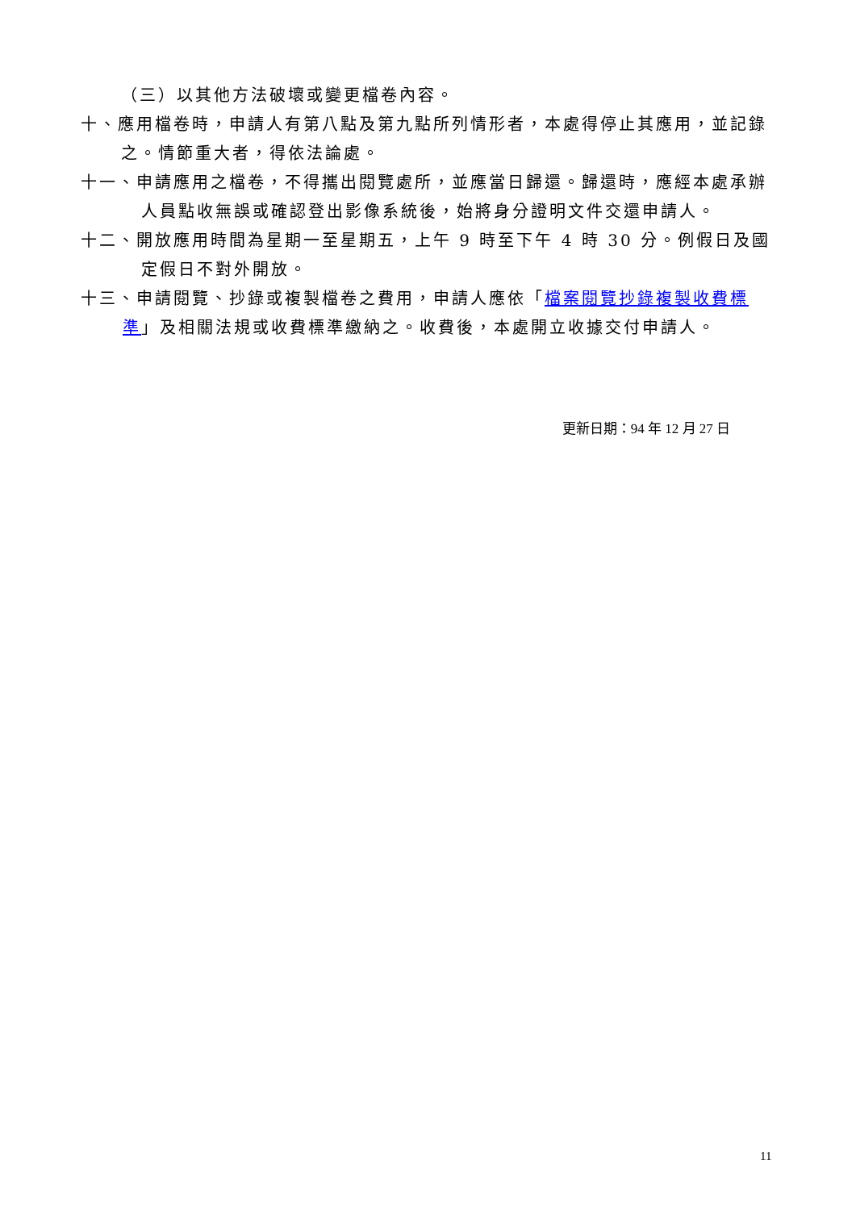（三）以其他方法破壞或變更檔卷內容。
十、應用檔卷時，申請人有第八點及第九點所列情形者，本處得停止其應用，並記錄之。情節重大者，得依法論處。
十一、申請應用之檔卷，不得攜出閱覽處所，並應當日歸還。歸還時，應經本處承辦人員點收無誤或確認登出影像系統後，始將身分證明文件交還申請人。
十二、開放應用時間為星期一至星期五，上午 9 時至下午 4 時 30 分。例假日及國定假日不對外開放。
十三、申請閱覽、抄錄或複製檔卷之費用，申請人應依「檔案閱覽抄錄複製收費標準」及相關法規或收費標準繳納之。收費後，本處開立收據交付申請人。
更新日期：94 年 12 月 27 日
11